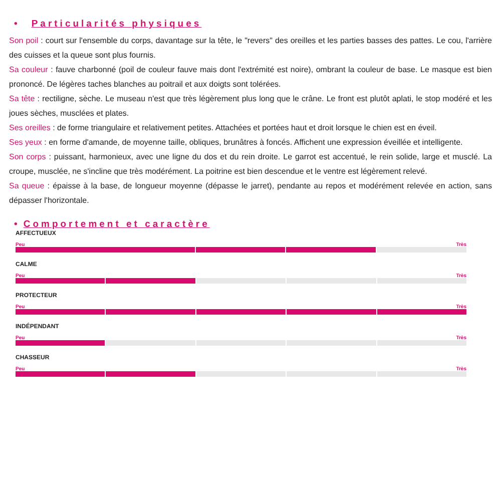• Particularités physiques
Son poil : court sur l'ensemble du corps, davantage sur la tête, le "revers" des oreilles et les parties basses des pattes. Le cou, l'arrière des cuisses et la queue sont plus fournis.
Sa couleur : fauve charbonné (poil de couleur fauve mais dont l'extrémité est noire), ombrant la couleur de base. Le masque est bien prononcé. De légères taches blanches au poitrail et aux doigts sont tolérées.
Sa tête : rectiligne, sèche. Le museau n'est que très légèrement plus long que le crâne. Le front est plutôt aplati, le stop modéré et les joues sèches, musclées et plates.
Ses oreilles : de forme triangulaire et relativement petites. Attachées et portées haut et droit lorsque le chien est en éveil.
Ses yeux : en forme d'amande, de moyenne taille, obliques, brunâtres à foncés. Affichent une expression éveillée et intelligente.
Son corps : puissant, harmonieux, avec une ligne du dos et du rein droite. Le garrot est accentué, le rein solide, large et musclé. La croupe, musclée, ne s'incline que très modérément. La poitrine est bien descendue et le ventre est légèrement relevé.
Sa queue : épaisse à la base, de longueur moyenne (dépasse le jarret), pendante au repos et modérément relevée en action, sans dépasser l'horizontale.
• Comportement et caractère
AFFECTUEUX
Peu Très
CALME
Peu Très
PROTECTEUR
Peu Très
INDÉPENDANT
Peu Très
CHASSEUR
Peu Très